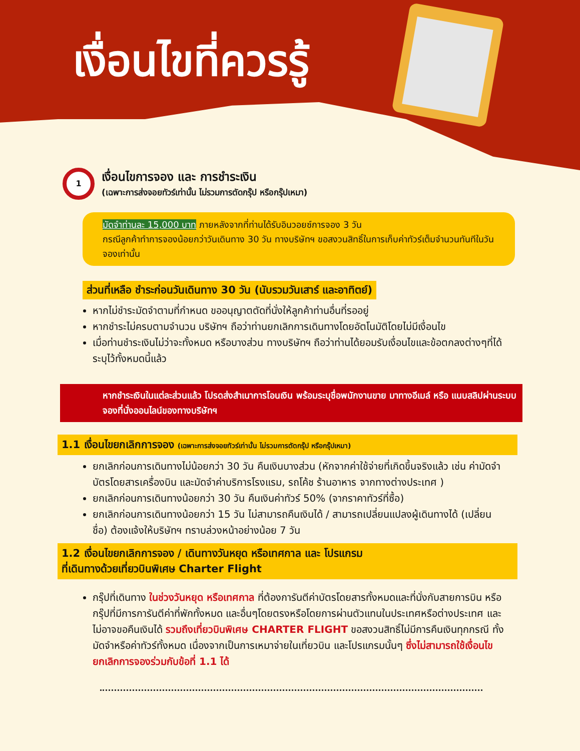เงื่อนไขที่ควรรู้
1
เงื่อนไขการจอง และ การชำระเงิน
(เฉพาะการส่งจอยทัวร์เท่านั้น ไม่รวมการตัดกรุ๊ป หรือกรุ๊ปเหมา)
มัดจำท่านละ 15,000 บาท ภายหลังจากที่ท่านได้รับอินวอยซ์การจอง 3 วัน
กรณีลูกค้าทำการจองน้อยกว่าวันเดินทาง 30 วัน ทางบริษัทฯ ขอสงวนสิทธิ์ในการเก็บค่าทัวร์เต็มจำนวนทันทีในวันจองเท่านั้น
ส่วนที่เหลือ ชำระก่อนวันเดินทาง 30 วัน (นับรวมวันเสาร์ และอาทิตย์)
หากไม่ชำระมัดจำตามที่กำหนด ขออนุญาตตัดที่นั่งให้ลูกค้าท่านอื่นที่รออยู่
หากชำระไม่ครบตามจำนวน บริษัทฯ ถือว่าท่านยกเลิกการเดินทางโดยอัตโนมัติโดยไม่มีเงื่อนไข
เมื่อท่านชำระเงินไม่ว่าจะทั้งหมด หรือบางส่วน ทางบริษัทฯ ถือว่าท่านได้ยอมรับเงื่อนไขและข้อตกลงต่างๆที่ได้ระบุไว้ทั้งหมดนี้แล้ว
หากชำระเงินในแต่ละส่วนแล้ว โปรดส่งสำเนาการโอนเงิน พร้อมระบุชื่อพนักงานขาย มาทางอีเมล์ หรือ แนบสลิปผ่านระบบจองที่นั่งออนไลน์ของทางบริษัทฯ
1.1 เงื่อนไขยกเลิกการจอง (เฉพาะการส่งจอยทัวร์เท่านั้น ไม่รวมการตัดกรุ๊ป หรือกรุ๊ปเหมา)
ยกเลิกก่อนการเดินทางไม่น้อยกว่า 30 วัน คืนเงินบางส่วน (หักจากค่าใช้จ่ายที่เกิดขึ้นจริงแล้ว เช่น ค่ามัดจำบัตรโดยสารเครื่องบิน และมัดจำค่าบริการโรงแรม, รถโค้ช ร้านอาหาร จากทางต่างประเทศ )
ยกเลิกก่อนการเดินทางน้อยกว่า 30 วัน คืนเงินค่าทัวร์ 50% (จากราคาทัวร์ที่ซื้อ)
ยกเลิกก่อนการเดินทางน้อยกว่า 15 วัน ไม่สามารถคืนเงินได้ / สามารถเปลี่ยนแปลงผู้เดินทางได้ (เปลี่ยนชื่อ) ต้องแจ้งให้บริษัทฯ ทราบล่วงหน้าอย่างน้อย 7 วัน
1.2 เงื่อนไขยกเลิกการจอง / เดินทางวันหยุด หรือเทศกาล และ โปรแกรม
ที่เดินทางด้วยเที่ยวบินพิเศษ Charter Flight
กรุ๊ปที่เดินทาง ในช่วงวันหยุด หรือเทศกาล ที่ต้องการันตีค่าบัตรโดยสารทั้งหมดและที่นั่งกับสายการบิน หรือกรุ๊ปที่มีการการันตีค่าที่พักทั้งหมด และอื่นๆโดยตรงหรือโดยการผ่านตัวแทนในประเทศหรือต่างประเทศ และไม่อาจขอคืนเงินได้ รวมถึงเที่ยวบินพิเศษ CHARTER FLIGHT ขอสงวนสิทธิ์ไม่มีการคืนเงินทุกกรณี ทั้งมัดจำหรือค่าทัวร์ทั้งหมด เนื่องจากเป็นการเหมาจ่ายในเที่ยวบิน และโปรแกรมนั้นๆ ซึ่งไม่สามารถใช้เงื่อนไขยกเลิกการจองร่วมกับข้อที่ 1.1 ได้